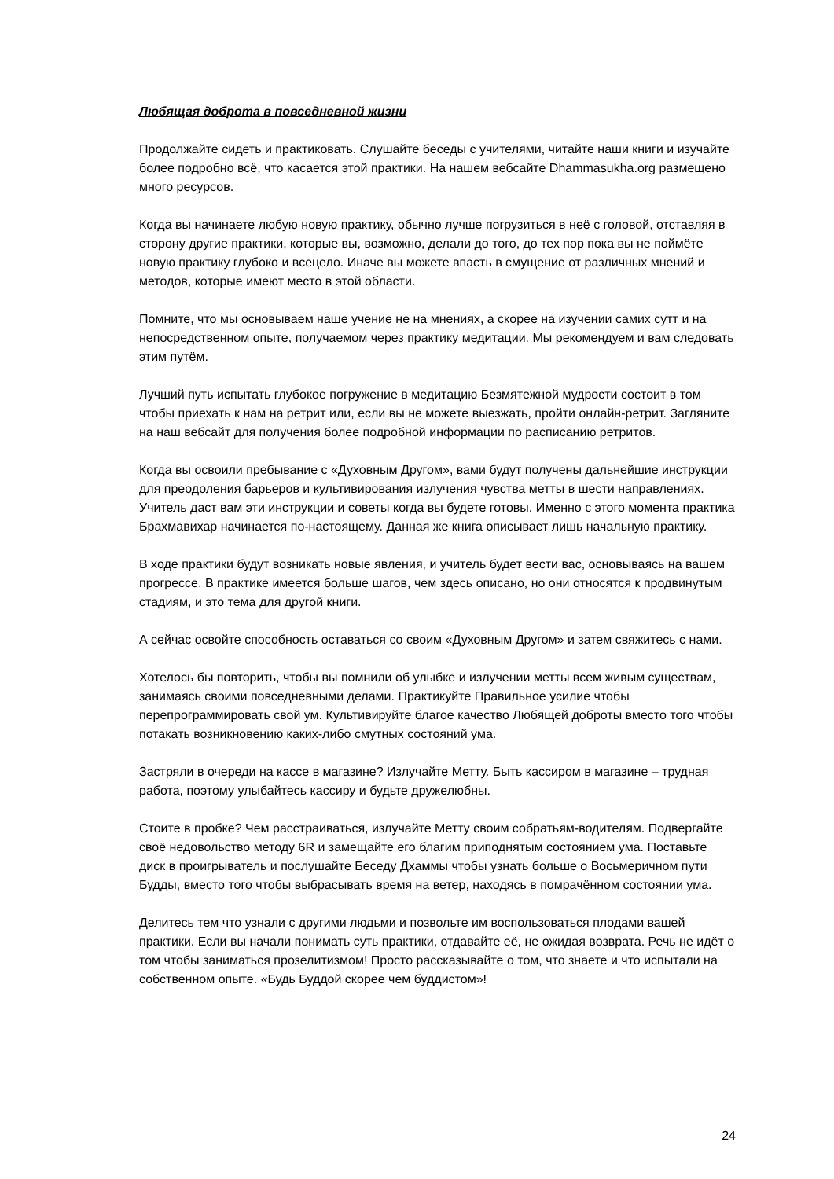Любящая доброта в повседневной жизни
Продолжайте сидеть и практиковать. Слушайте беседы с учителями, читайте наши книги и изучайте более подробно всё, что касается этой практики. На нашем вебсайте Dhammasukha.org размещено много ресурсов.
Когда вы начинаете любую новую практику, обычно лучше погрузиться в неё с головой, отставляя в сторону другие практики, которые вы, возможно, делали до того, до тех пор пока вы не поймёте новую практику глубоко и всецело. Иначе вы можете впасть в смущение от различных мнений и методов, которые имеют место в этой области.
Помните, что мы основываем наше учение не на мнениях, а скорее на изучении самих сутт и на непосредственном опыте, получаемом через практику медитации. Мы рекомендуем и вам следовать этим путём.
Лучший путь испытать глубокое погружение в медитацию Безмятежной мудрости состоит в том чтобы приехать к нам на ретрит или, если вы не можете выезжать, пройти онлайн-ретрит. Загляните на наш вебсайт для получения более подробной информации по расписанию ретритов.
Когда вы освоили пребывание с «Духовным Другом», вами будут получены дальнейшие инструкции для преодоления барьеров и культивирования излучения чувства метты в шести направлениях. Учитель даст вам эти инструкции и советы когда вы будете готовы. Именно с этого момента практика Брахмавихар начинается по-настоящему. Данная же книга описывает лишь начальную практику.
В ходе практики будут возникать новые явления, и учитель будет вести вас, основываясь на вашем прогрессе. В практике имеется больше шагов, чем здесь описано, но они относятся к продвинутым стадиям, и это тема для другой книги.
А сейчас освойте способность оставаться со своим «Духовным Другом» и затем свяжитесь с нами.
Хотелось бы повторить, чтобы вы помнили об улыбке и излучении метты всем живым существам, занимаясь своими повседневными делами. Практикуйте Правильное усилие чтобы перепрограммировать свой ум. Культивируйте благое качество Любящей доброты вместо того чтобы потакать возникновению каких-либо смутных состояний ума.
Застряли в очереди на кассе в магазине? Излучайте Метту. Быть кассиром в магазине – трудная работа, поэтому улыбайтесь кассиру и будьте дружелюбны.
Стоите в пробке? Чем расстраиваться, излучайте Метту своим собратьям-водителям. Подвергайте своё недовольство методу 6R и замещайте его благим приподнятым состоянием ума. Поставьте диск в проигрыватель и послушайте Беседу Дхаммы чтобы узнать больше о Восьмеричном пути Будды, вместо того чтобы выбрасывать время на ветер, находясь в помрачённом состоянии ума.
Делитесь тем что узнали с другими людьми и позвольте им воспользоваться плодами вашей практики. Если вы начали понимать суть практики, отдавайте её, не ожидая возврата. Речь не идёт о том чтобы заниматься прозелитизмом! Просто рассказывайте о том, что знаете и что испытали на собственном опыте. «Будь Буддой скорее чем буддистом»!
24